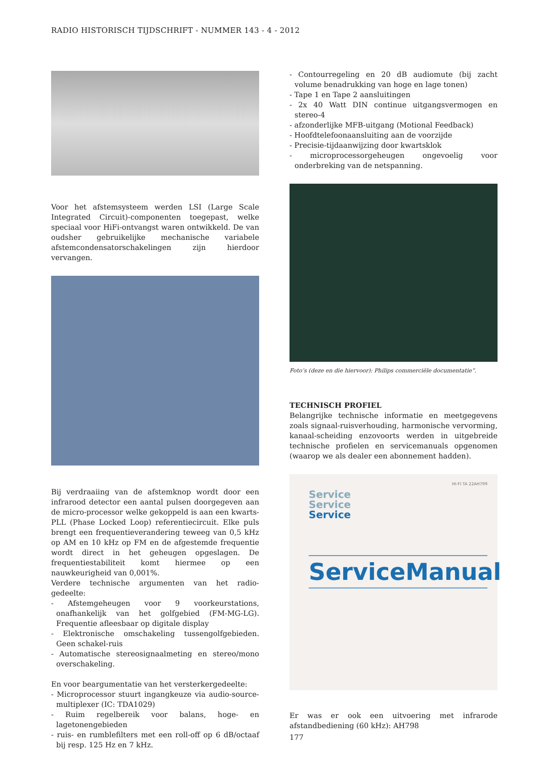RADIO HISTORISCH TIJDSCHRIFT - NUMMER 143 - 4 - 2012
Voor het afstemsysteem werden LSI (Large Scale Integrated Circuit)-componenten toegepast, welke speciaal voor HiFi-ontvangst waren ontwikkeld. De van oudsher gebruikelijke mechanische variabele afstemcondensatorschakelingen zijn hierdoor vervangen.
Bij verdraaiing van de afstemknop wordt door een infrarood detector een aantal pulsen doorgegeven aan de micro-processor welke gekoppeld is aan een kwarts-PLL (Phase Locked Loop) referentiecircuit. Elke puls brengt een frequentieverandering teweeg van 0,5 kHz op AM en 10 kHz op FM en de afgestemde frequentie wordt direct in het geheugen opgeslagen. De frequentiestabiliteit komt hiermee op een nauwkeurigheid van 0,001%.
Verdere technische argumenten van het radio-gedeelte:
- Afstemgeheugen voor 9 voorkeurstations, onafhankelijk van het golfgebied (FM-MG-LG). Frequentie afleesbaar op digitale display
- Elektronische omschakeling tussengolfgebieden. Geen schakel-ruis
- Automatische stereosignaalmeting en stereo/mono overschakeling.
En voor beargumentatie van het versterkergedeelte:
- Microprocessor stuurt ingangkeuze via audio-source-multiplexer (IC: TDA1029)
- Ruim regelbereik voor balans, hoge- en lagetonengebieden
- ruis- en rumblefilters met een roll-off op 6 dB/octaaf bij resp. 125 Hz en 7 kHz.
- Contourregeling en 20 dB audiomute (bij zacht volume benadrukking van hoge en lage tonen)
- Tape 1 en Tape 2 aansluitingen
- 2x 40 Watt DIN continue uitgangsvermogen en stereo-4
- afzonderlijke MFB-uitgang (Motional Feedback)
- Hoofdtelefoonaansluiting aan de voorzijde
- Precisie-tijdaanwijzing door kwartsklok
- microprocessorgeheugen ongevoelig voor onderbreking van de netspanning.
Foto’s (deze en die hiervoor): Philips commerciële documentatie“.
TECHNISCH PROFIEL
Belangrijke technische informatie en meetgegevens zoals signaal-ruisverhouding, harmonische vervorming, kanaal-scheiding enzovoorts werden in uitgebreide technische profielen en servicemanuals opgenomen (waarop we als dealer een abonnement hadden).
HI-FI TA 22AH799
Service
Service
Service
ServiceManual
Er was er ook een uitvoering met infrarode afstandbediening (60 kHz): AH798
177